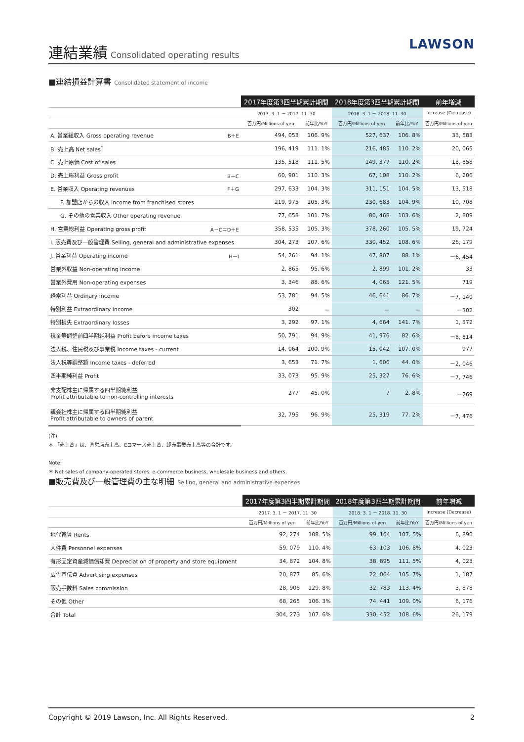連結業績 Consolidated operating results
LAWSON
■連結損益計算書 Consolidated statement of income
| | | 2017年度第3四半期累計期間 | | 2018年度第3四半期累計期間 | | 前年増減 |
| --- | --- | --- | --- | --- | --- | --- |
| | | 2017. 3. 1 － 2017. 11. 30 | | 2018. 3. 1 － 2018. 11. 30 | | Increase (Decrease) |
| | | 百万円/Millions of yen | 前年比/YoY | 百万円/Millions of yen | 前年比/YoY | 百万円/Millions of yen |
| A. 営業総収入 Gross operating revenue | B＋E | 494, 053 | 106. 9% | 527, 637 | 106. 8% | 33, 583 |
| B. 売上高 Net sales<sup>*</sup> | | 196, 419 | 111. 1% | 216, 485 | 110. 2% | 20, 065 |
| C. 売上原価 Cost of sales | | 135, 518 | 111. 5% | 149, 377 | 110. 2% | 13, 858 |
| D. 売上総利益 Gross profit | B－C | 60, 901 | 110. 3% | 67, 108 | 110. 2% | 6, 206 |
| E. 営業収入 Operating revenues | F＋G | 297, 633 | 104. 3% | 311, 151 | 104. 5% | 13, 518 |
| F. 加盟店からの収入 Income from franchised stores | | 219, 975 | 105. 3% | 230, 683 | 104. 9% | 10, 708 |
| G. その他の営業収入 Other operating revenue | | 77, 658 | 101. 7% | 80, 468 | 103. 6% | 2, 809 |
| H. 営業総利益 Operating gross profit | A－C＝D＋E | 358, 535 | 105. 3% | 378, 260 | 105. 5% | 19, 724 |
| I. 販売費及び一般管理費 Selling, general and administrative expenses | | 304, 273 | 107. 6% | 330, 452 | 108. 6% | 26, 179 |
| J. 営業利益 Operating income | H－I | 54, 261 | 94. 1% | 47, 807 | 88. 1% | －6, 454 |
| 営業外収益 Non-operating income | | 2, 865 | 95. 6% | 2, 899 | 101. 2% | 33 |
| 営業外費用 Non-operating expenses | | 3, 346 | 88. 6% | 4, 065 | 121. 5% | 719 |
| 経常利益 Ordinary income | | 53, 781 | 94. 5% | 46, 641 | 86. 7% | －7, 140 |
| 特別利益 Extraordinary income | | 302 | － | － | － | －302 |
| 特別損失 Extraordinary losses | | 3, 292 | 97. 1% | 4, 664 | 141. 7% | 1, 372 |
| 税金等調整前四半期純利益 Profit before income taxes | | 50, 791 | 94. 9% | 41, 976 | 82. 6% | －8, 814 |
| 法人税、住民税及び事業税 Income taxes - current | | 14, 064 | 100. 9% | 15, 042 | 107. 0% | 977 |
| 法人税等調整額 Income taxes - deferred | | 3, 653 | 71. 7% | 1, 606 | 44. 0% | －2, 046 |
| 四半期純利益 Profit | | 33, 073 | 95. 9% | 25, 327 | 76. 6% | －7, 746 |
| 非支配株主に帰属する四半期純利益 Profit attributable to non-controlling interests | | 277 | 45. 0% | 7 | 2. 8% | －269 |
| 親会社株主に帰属する四半期純利益 Profit attributable to owners of parent | | 32, 795 | 96. 9% | 25, 319 | 77. 2% | －7, 476 |
(注)
＊ 「売上高」は、直営店売上高、Eコマース売上高、卸売事業売上高等の合計です。
Note:
＊ Net sales of company-operated stores, e-commerce business, wholesale business and others.
■販売費及び一般管理費の主な明細 Selling, general and administrative expenses
| | 2017年度第3四半期累計期間 | | 2018年度第3四半期累計期間 | | 前年増減 |
| --- | --- | --- | --- | --- | --- |
| | 2017. 3. 1 － 2017. 11. 30 | | 2018. 3. 1 － 2018. 11. 30 | | Increase (Decrease) |
| | 百万円/Millions of yen | 前年比/YoY | 百万円/Millions of yen | 前年比/YoY | 百万円/Millions of yen |
| 地代家賃 Rents | 92, 274 | 108. 5% | 99, 164 | 107. 5% | 6, 890 |
| 人件費 Personnel expenses | 59, 079 | 110. 4% | 63, 103 | 106. 8% | 4, 023 |
| 有形固定資産減価償却費 Depreciation of property and store equipment | 34, 872 | 104. 8% | 38, 895 | 111. 5% | 4, 023 |
| 広告宣伝費 Advertising expenses | 20, 877 | 85. 6% | 22, 064 | 105. 7% | 1, 187 |
| 販売手数料 Sales commission | 28, 905 | 129. 8% | 32, 783 | 113. 4% | 3, 878 |
| その他 Other | 68, 265 | 106. 3% | 74, 441 | 109. 0% | 6, 176 |
| 合計 Total | 304, 273 | 107. 6% | 330, 452 | 108. 6% | 26, 179 |
Copyright © 2019 Lawson, Inc. All Rights Reserved. 2